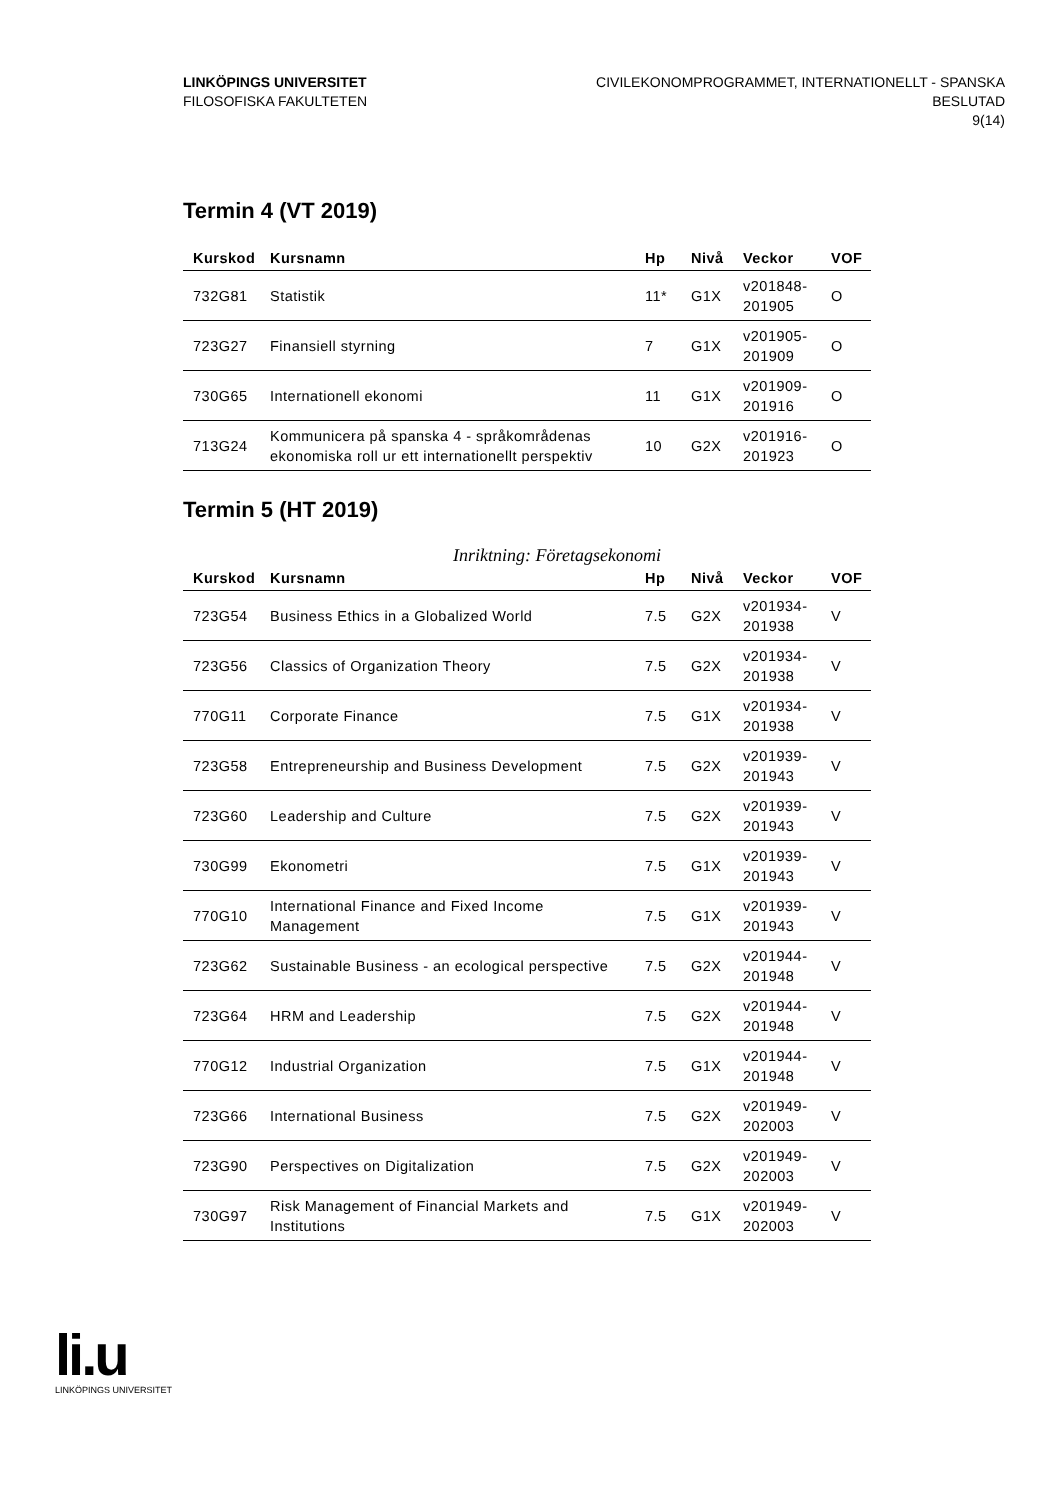LINKÖPINGS UNIVERSITET
FILOSOFISKA FAKULTETEN
CIVILEKONOMPROGRAMMET, INTERNATIONELLT - SPANSKA
BESLUTAD
9(14)
Termin 4 (VT 2019)
| Kurskod | Kursnamn | Hp | Nivå | Veckor | VOF |
| --- | --- | --- | --- | --- | --- |
| 732G81 | Statistik | 11* | G1X | v201848- 201905 | O |
| 723G27 | Finansiell styrning | 7 | G1X | v201905- 201909 | O |
| 730G65 | Internationell ekonomi | 11 | G1X | v201909- 201916 | O |
| 713G24 | Kommunicera på spanska 4 - språkområdenas ekonomiska roll ur ett internationellt perspektiv | 10 | G2X | v201916- 201923 | O |
Termin 5 (HT 2019)
Inriktning: Företagsekonomi
| Kurskod | Kursnamn | Hp | Nivå | Veckor | VOF |
| --- | --- | --- | --- | --- | --- |
| 723G54 | Business Ethics in a Globalized World | 7.5 | G2X | v201934- 201938 | V |
| 723G56 | Classics of Organization Theory | 7.5 | G2X | v201934- 201938 | V |
| 770G11 | Corporate Finance | 7.5 | G1X | v201934- 201938 | V |
| 723G58 | Entrepreneurship and Business Development | 7.5 | G2X | v201939- 201943 | V |
| 723G60 | Leadership and Culture | 7.5 | G2X | v201939- 201943 | V |
| 730G99 | Ekonometri | 7.5 | G1X | v201939- 201943 | V |
| 770G10 | International Finance and Fixed Income Management | 7.5 | G1X | v201939- 201943 | V |
| 723G62 | Sustainable Business - an ecological perspective | 7.5 | G2X | v201944- 201948 | V |
| 723G64 | HRM and Leadership | 7.5 | G2X | v201944- 201948 | V |
| 770G12 | Industrial Organization | 7.5 | G1X | v201944- 201948 | V |
| 723G66 | International Business | 7.5 | G2X | v201949- 202003 | V |
| 723G90 | Perspectives on Digitalization | 7.5 | G2X | v201949- 202003 | V |
| 730G97 | Risk Management of Financial Markets and Institutions | 7.5 | G1X | v201949- 202003 | V |
li.u
LINKÖPINGS UNIVERSITET